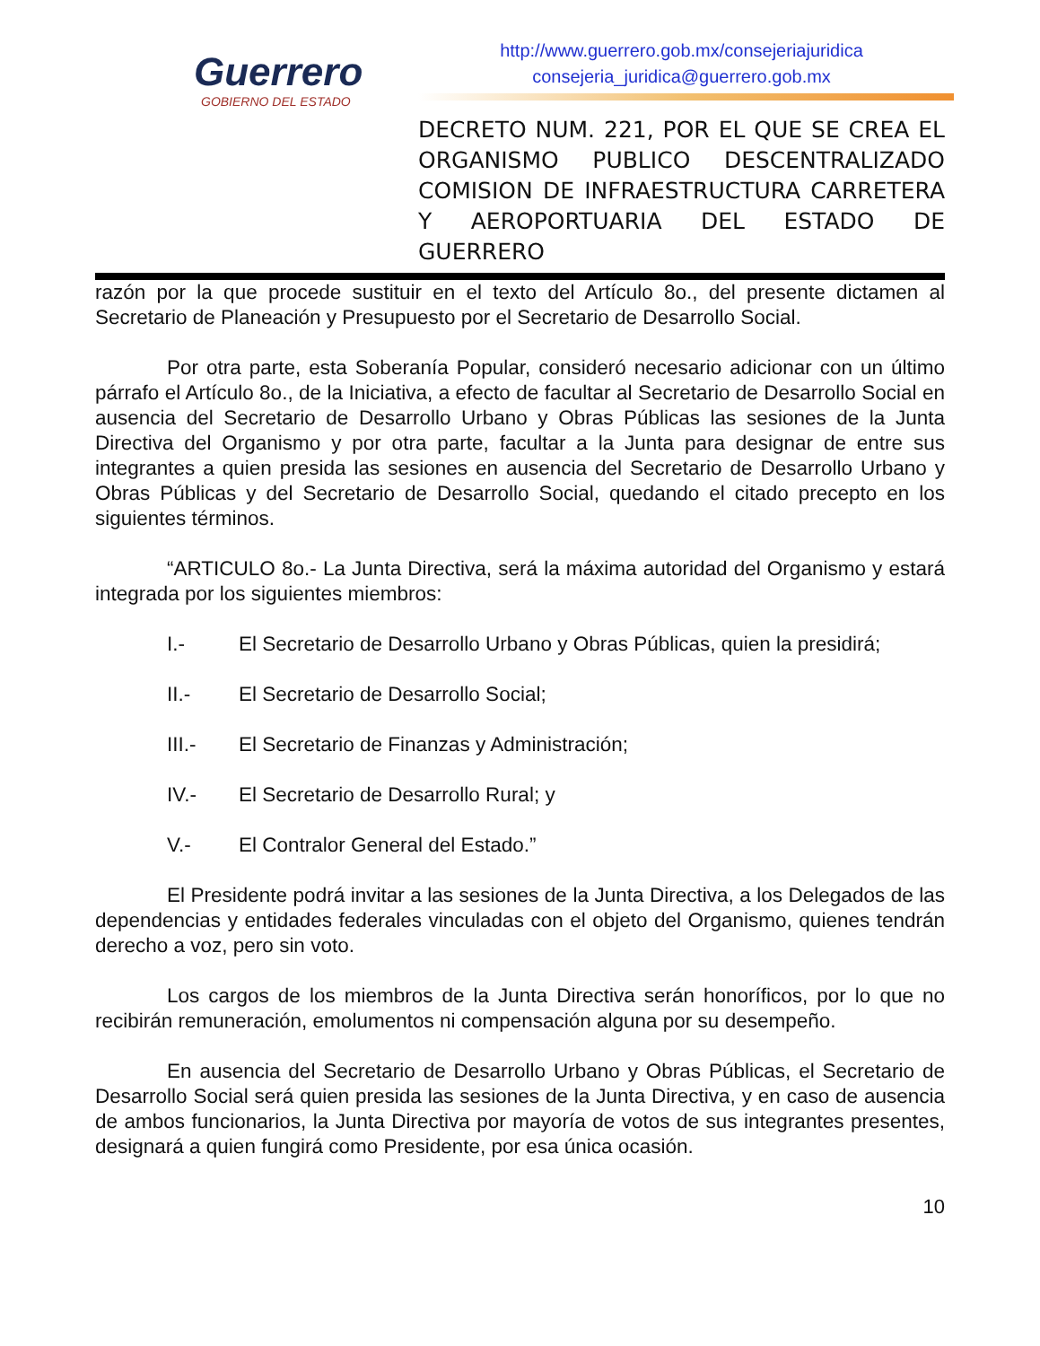Guerrero
GOBIERNO DEL ESTADO
http://www.guerrero.gob.mx/consejeriajuridica
consejeria_juridica@guerrero.gob.mx
DECRETO NUM. 221, POR EL QUE SE CREA EL ORGANISMO PUBLICO DESCENTRALIZADO COMISION DE INFRAESTRUCTURA CARRETERA Y AEROPORTUARIA DEL ESTADO DE GUERRERO
razón por la que procede sustituir en el texto del Artículo 8o., del presente dictamen al Secretario de Planeación y Presupuesto por el Secretario de Desarrollo Social.
Por otra parte, esta Soberanía Popular, consideró necesario adicionar con un último párrafo el Artículo 8o., de la Iniciativa, a efecto de facultar al Secretario de Desarrollo Social en ausencia del Secretario de Desarrollo Urbano y Obras Públicas las sesiones de la Junta Directiva del Organismo y por otra parte, facultar a la Junta para designar de entre sus integrantes a quien presida las sesiones en ausencia del Secretario de Desarrollo Urbano y Obras Públicas y del Secretario de Desarrollo Social, quedando el citado precepto en los siguientes términos.
“ARTICULO 8o.- La Junta Directiva, será la máxima autoridad del Organismo y estará integrada por los siguientes miembros:
I.- El Secretario de Desarrollo Urbano y Obras Públicas, quien la presidirá;
II.- El Secretario de Desarrollo Social;
III.- El Secretario de Finanzas y Administración;
IV.- El Secretario de Desarrollo Rural; y
V.- El Contralor General del Estado.”
El Presidente podrá invitar a las sesiones de la Junta Directiva, a los Delegados de las dependencias y entidades federales vinculadas con el objeto del Organismo, quienes tendrán derecho a voz, pero sin voto.
Los cargos de los miembros de la Junta Directiva serán honoríficos, por lo que no recibirán remuneración, emolumentos ni compensación alguna por su desempeño.
En ausencia del Secretario de Desarrollo Urbano y Obras Públicas, el Secretario de Desarrollo Social será quien presida las sesiones de la Junta Directiva, y en caso de ausencia de ambos funcionarios, la Junta Directiva por mayoría de votos de sus integrantes presentes, designará a quien fungirá como Presidente, por esa única ocasión.
10